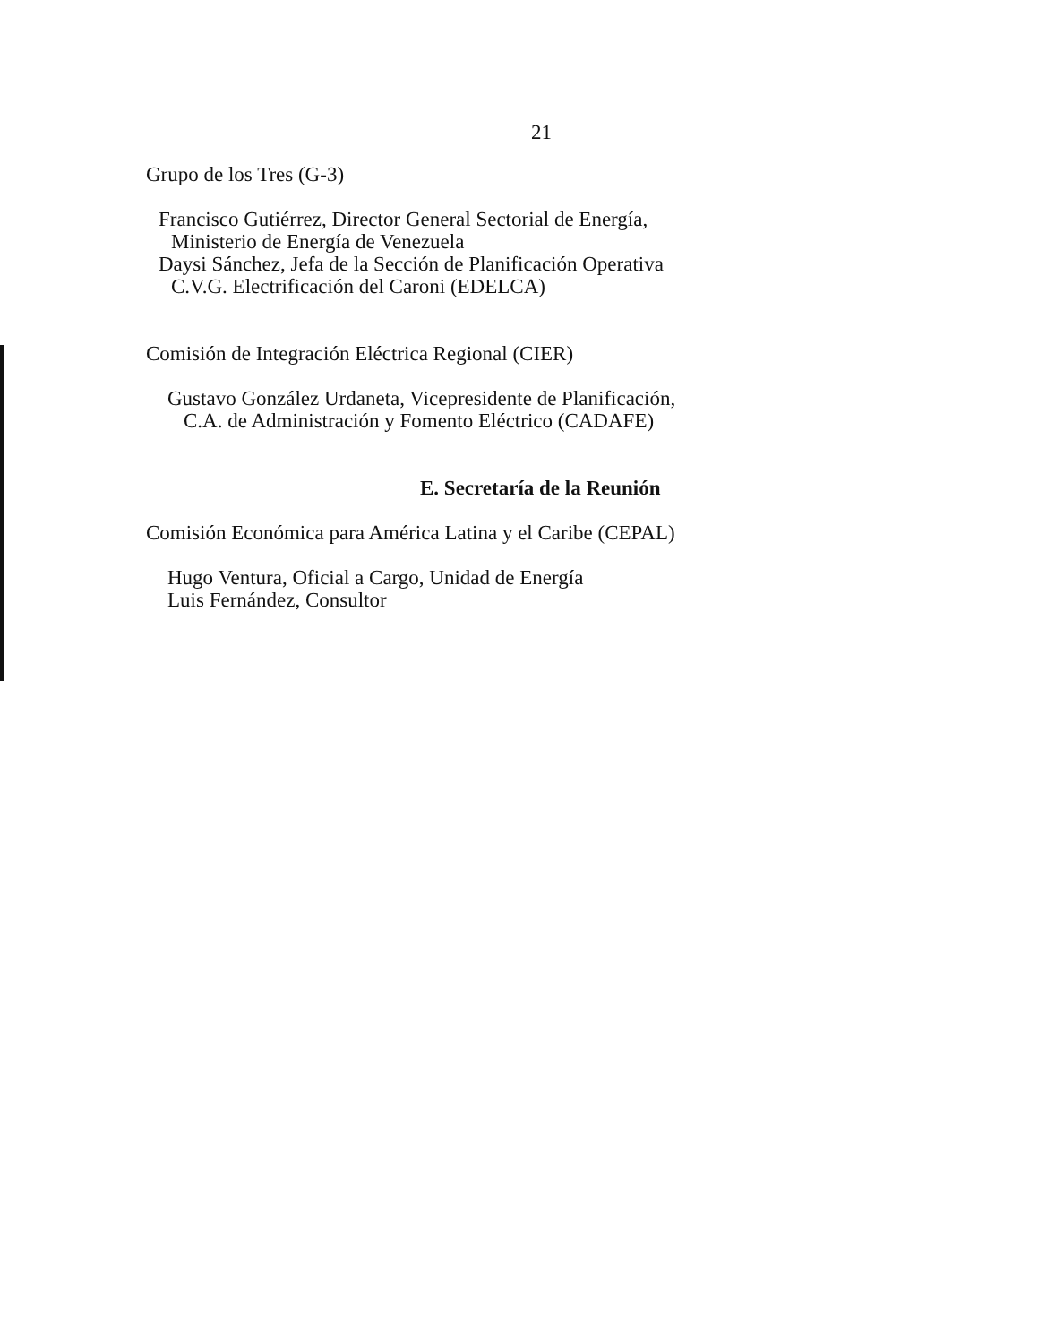21
Grupo de los Tres (G-3)
Francisco Gutiérrez, Director General Sectorial de Energía,
Ministerio de Energía de Venezuela
Daysi Sánchez, Jefa de la Sección de Planificación Operativa
C.V.G. Electrificación del Caroni (EDELCA)
Comisión de Integración Eléctrica Regional (CIER)
Gustavo González Urdaneta, Vicepresidente de Planificación,
C.A. de Administración y Fomento Eléctrico (CADAFE)
E. Secretaría de la Reunión
Comisión Económica para América Latina y el Caribe (CEPAL)
Hugo Ventura, Oficial a Cargo, Unidad de Energía
Luis Fernández, Consultor